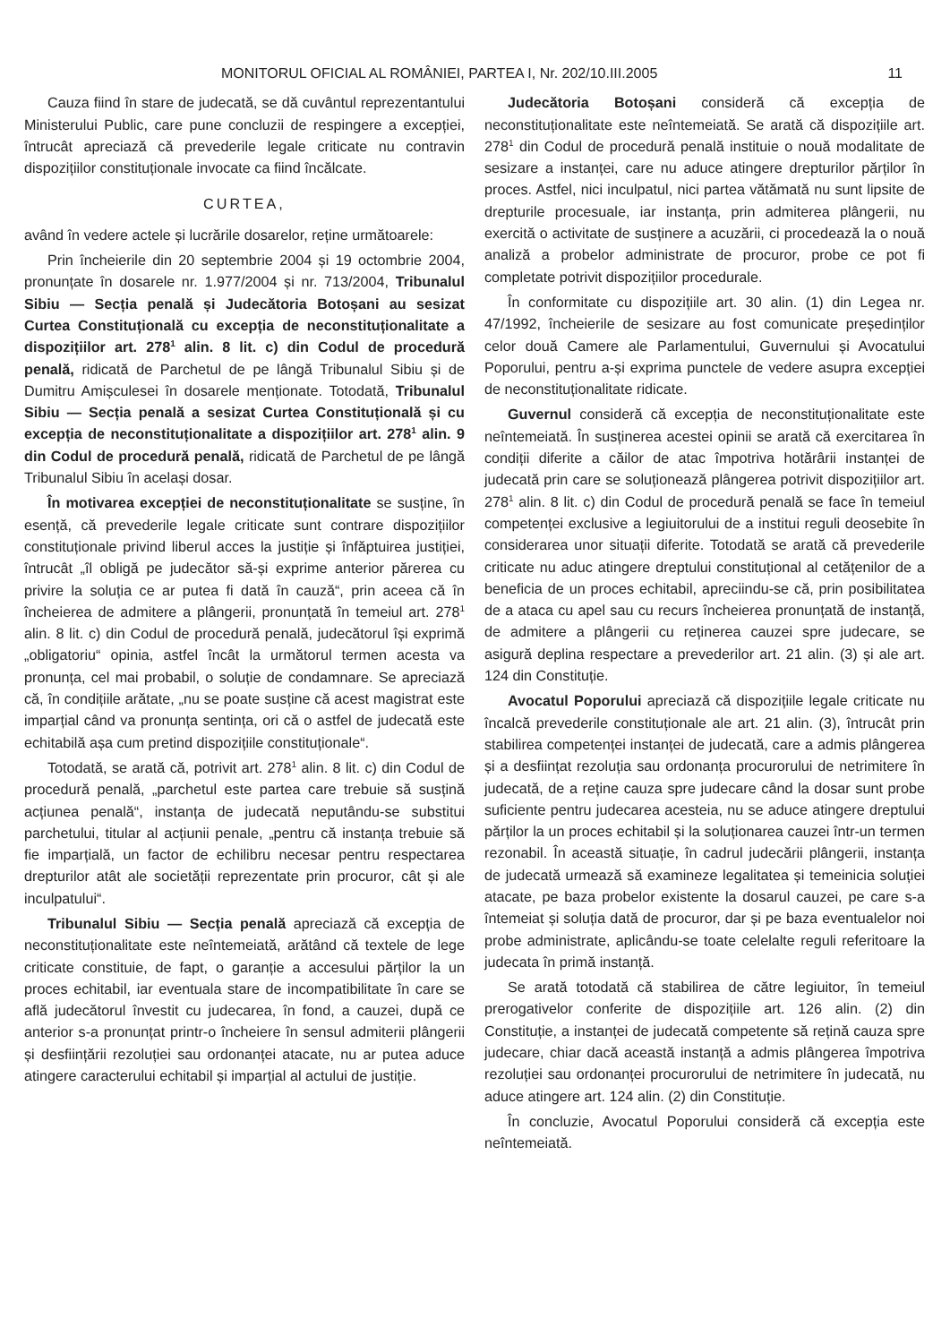MONITORUL OFICIAL AL ROMÂNIEI, PARTEA I, Nr. 202/10.III.2005 11
Cauza fiind în stare de judecată, se dă cuvântul reprezentantului Ministerului Public, care pune concluzii de respingere a excepției, întrucât apreciază că prevederile legale criticate nu contravin dispozițiilor constituționale invocate ca fiind încălcate.
CURTEA,
având în vedere actele și lucrările dosarelor, reține următoarele:
Prin încheierile din 20 septembrie 2004 și 19 octombrie 2004, pronunțate în dosarele nr. 1.977/2004 și nr. 713/2004, Tribunalul Sibiu — Secția penală și Judecătoria Botoșani au sesizat Curtea Constituțională cu excepția de neconstituționalitate a dispozițiilor art. 278<sup>1</sup> alin. 8 lit. c) din Codul de procedură penală, ridicată de Parchetul de pe lângă Tribunalul Sibiu și de Dumitru Amișculesei în dosarele menționate. Totodată, Tribunalul Sibiu — Secția penală a sesizat Curtea Constituțională și cu excepția de neconstituționalitate a dispozițiilor art. 278<sup>1</sup> alin. 9 din Codul de procedură penală, ridicată de Parchetul de pe lângă Tribunalul Sibiu în același dosar.
În motivarea excepției de neconstituționalitate se susține, în esență, că prevederile legale criticate sunt contrare dispozițiilor constituționale privind liberul acces la justiție și înfăptuirea justiției, întrucât „îl obligă pe judecător să-și exprime anterior părerea cu privire la soluția ce ar putea fi dată în cauză“, prin aceea că în încheierea de admitere a plângerii, pronunțată în temeiul art. 278<sup>1</sup> alin. 8 lit. c) din Codul de procedură penală, judecătorul își exprimă „obligatoriu“ opinia, astfel încât la următorul termen acesta va pronunța, cel mai probabil, o soluție de condamnare. Se apreciază că, în condițiile arătate, „nu se poate susține că acest magistrat este imparțial când va pronunța sentința, ori că o astfel de judecată este echitabilă așa cum pretind dispozițiile constituționale“.
Totodată, se arată că, potrivit art. 278<sup>1</sup> alin. 8 lit. c) din Codul de procedură penală, „parchetul este partea care trebuie să susțină acțiunea penală“, instanța de judecată neputându-se substitui parchetului, titular al acțiunii penale, „pentru că instanța trebuie să fie imparțială, un factor de echilibru necesar pentru respectarea drepturilor atât ale societății reprezentate prin procuror, cât și ale inculpatului“.
Tribunalul Sibiu — Secția penală apreciază că excepția de neconstituționalitate este neîntemeiată, arătând că textele de lege criticate constituie, de fapt, o garanție a accesului părților la un proces echitabil, iar eventuala stare de incompatibilitate în care se află judecătorul învestit cu judecarea, în fond, a cauzei, după ce anterior s-a pronunțat printr-o încheiere în sensul admiterii plângerii și desființării rezoluției sau ordonanței atacate, nu ar putea aduce atingere caracterului echitabil și imparțial al actului de justiție.
Judecătoria Botoșani consideră că excepția de neconstituționalitate este neîntemeiată. Se arată că dispozițiile art. 278<sup>1</sup> din Codul de procedură penală instituie o nouă modalitate de sesizare a instanței, care nu aduce atingere drepturilor părților în proces. Astfel, nici inculpatul, nici partea vătămată nu sunt lipsite de drepturile procesuale, iar instanța, prin admiterea plângerii, nu exercită o activitate de susținere a acuzării, ci procedează la o nouă analiză a probelor administrate de procuror, probe ce pot fi completate potrivit dispozițiilor procedurale.
În conformitate cu dispozițiile art. 30 alin. (1) din Legea nr. 47/1992, încheierile de sesizare au fost comunicate președinților celor două Camere ale Parlamentului, Guvernului și Avocatului Poporului, pentru a-și exprima punctele de vedere asupra excepției de neconstituționalitate ridicate.
Guvernul consideră că excepția de neconstituționalitate este neîntemeiată. În susținerea acestei opinii se arată că exercitarea în condiții diferite a căilor de atac împotriva hotărârii instanței de judecată prin care se soluționează plângerea potrivit dispozițiilor art. 278<sup>1</sup> alin. 8 lit. c) din Codul de procedură penală se face în temeiul competenței exclusive a legiuitorului de a institui reguli deosebite în considerarea unor situații diferite. Totodată se arată că prevederile criticate nu aduc atingere dreptului constituțional al cetățenilor de a beneficia de un proces echitabil, apreciindu-se că, prin posibilitatea de a ataca cu apel sau cu recurs încheierea pronunțată de instanță, de admitere a plângerii cu reținerea cauzei spre judecare, se asigură deplina respectare a prevederilor art. 21 alin. (3) și ale art. 124 din Constituție.
Avocatul Poporului apreciază că dispozițiile legale criticate nu încalcă prevederile constituționale ale art. 21 alin. (3), întrucât prin stabilirea competenței instanței de judecată, care a admis plângerea și a desființat rezoluția sau ordonanța procurorului de netrimitere în judecată, de a reține cauza spre judecare când la dosar sunt probe suficiente pentru judecarea acesteia, nu se aduce atingere dreptului părților la un proces echitabil și la soluționarea cauzei într-un termen rezonabil. În această situație, în cadrul judecării plângerii, instanța de judecată urmează să examineze legalitatea și temeinicia soluției atacate, pe baza probelor existente la dosarul cauzei, pe care s-a întemeiat și soluția dată de procuror, dar și pe baza eventualelor noi probe administrate, aplicându-se toate celelalte reguli referitoare la judecata în primă instanță.
Se arată totodată că stabilirea de către legiuitor, în temeiul prerogativelor conferite de dispozițiile art. 126 alin. (2) din Constituție, a instanței de judecată competente să rețină cauza spre judecare, chiar dacă această instanță a admis plângerea împotriva rezoluției sau ordonanței procurorului de netrimitere în judecată, nu aduce atingere art. 124 alin. (2) din Constituție.
În concluzie, Avocatul Poporului consideră că excepția este neîntemeiată.